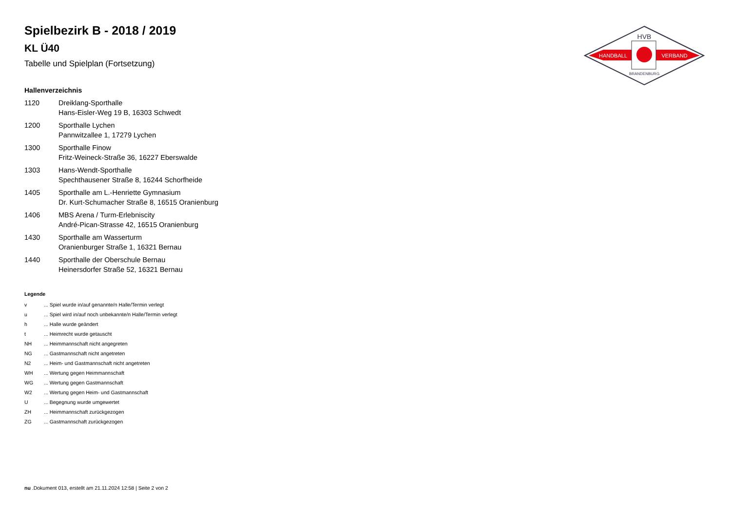HVB
HANDBALL
VERBAND
BRANDENBURG
Spielbezirk B - 2018 / 2019
KL Ü40
Tabelle und Spielplan (Fortsetzung)
Hallenverzeichnis
| 1120 | Dreiklang-Sporthalle Hans-Eisler-Weg 19 B, 16303 Schwedt |
| 1200 | Sporthalle Lychen Pannwitzallee 1, 17279 Lychen |
| 1300 | Sporthalle Finow Fritz-Weineck-Straße 36, 16227 Eberswalde |
| 1303 | Hans-Wendt-Sporthalle Spechthausener Straße 8, 16244 Schorfheide |
| 1405 | Sporthalle am L.-Henriette Gymnasium Dr. Kurt-Schumacher Straße 8, 16515 Oranienburg |
| 1406 | MBS Arena / Turm-Erlebniscity André-Pican-Strasse 42, 16515 Oranienburg |
| 1430 | Sporthalle am Wasserturm Oranienburger Straße 1, 16321 Bernau |
| 1440 | Sporthalle der Oberschule Bernau Heinersdorfer Straße 52, 16321 Bernau |
Legende
| v | ... Spiel wurde in/auf genannte/n Halle/Termin verlegt |
| u | ... Spiel wird in/auf noch unbekannte/n Halle/Termin verlegt |
| h | ... Halle wurde geändert |
| t | ... Heimrecht wurde getauscht |
| NH | ... Heimmannschaft nicht angegreten |
| NG | ... Gastmannschaft nicht angetreten |
| N2 | ... Heim- und Gastmannschaft nicht angetreten |
| WH | ... Wertung gegen Heimmannschaft |
| WG | ... Wertung gegen Gastmannschaft |
| W2 | ... Wertung gegen Heim- und Gastmannschaft |
| U | ... Begegnung wurde umgewertet |
| ZH | ... Heimmannschaft zurückgezogen |
| ZG | ... Gastmannschaft zurückgezogen |
nu .Dokument 013, erstellt am 21.11.2024 12:58 | Seite 2 von 2